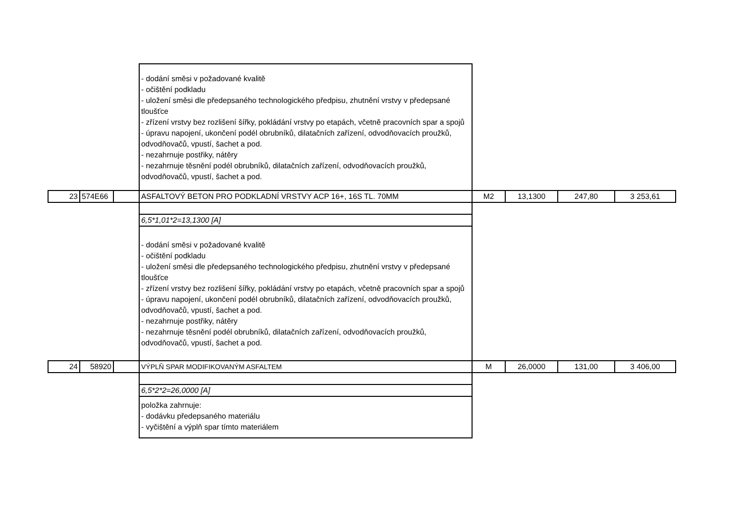| | | | - dodání směsi v požadované kvalitě - očištění podkladu - uložení směsi dle předepsaného technologického předpisu, zhutnění vrstvy v předepsané tloušťce - zřízení vrstvy bez rozlišení šířky, pokládání vrstvy po etapách, včetně pracovních spar a spojů - úpravu napojení, ukončení podél obrubníků, dilatačních zařízení, odvodňovacích proužků, odvodňovačů, vpustí, šachet a pod. - nezahrnuje postřiky, nátěry - nezahrnuje těsnění podél obrubníků, dilatačních zařízení, odvodňovacích proužků, odvodňovačů, vpustí, šachet a pod. | | | | |
| 23 | 574E66 | | ASFALTOVÝ BETON PRO PODKLADNÍ VRSTVY ACP 16+, 16S TL. 70MM | M2 | 13,1300 | 247,80 | 3 253,61 |
| | | | 6,5*1,01*2=13,1300 [A] | | | | |
| | | | - dodání směsi v požadované kvalitě - očištění podkladu - uložení směsi dle předepsaného technologického předpisu, zhutnění vrstvy v předepsané tloušťce - zřízení vrstvy bez rozlišení šířky, pokládání vrstvy po etapách, včetně pracovních spar a spojů - úpravu napojení, ukončení podél obrubníků, dilatačních zařízení, odvodňovacích proužků, odvodňovačů, vpustí, šachet a pod. - nezahrnuje postřiky, nátěry - nezahrnuje těsnění podél obrubníků, dilatačních zařízení, odvodňovacích proužků, odvodňovačů, vpustí, šachet a pod. | | | | |
| 24 | 58920 | | VÝPLŇ SPAR MODIFIKOVANÝM ASFALTEM | M | 26,0000 | 131,00 | 3 406,00 |
| | | | 6,5*2*2=26,0000 [A] | | | | |
| | | | položka zahrnuje: - dodávku předepsaného materiálu - vyčištění a výplň spar tímto materiálem | | | | |